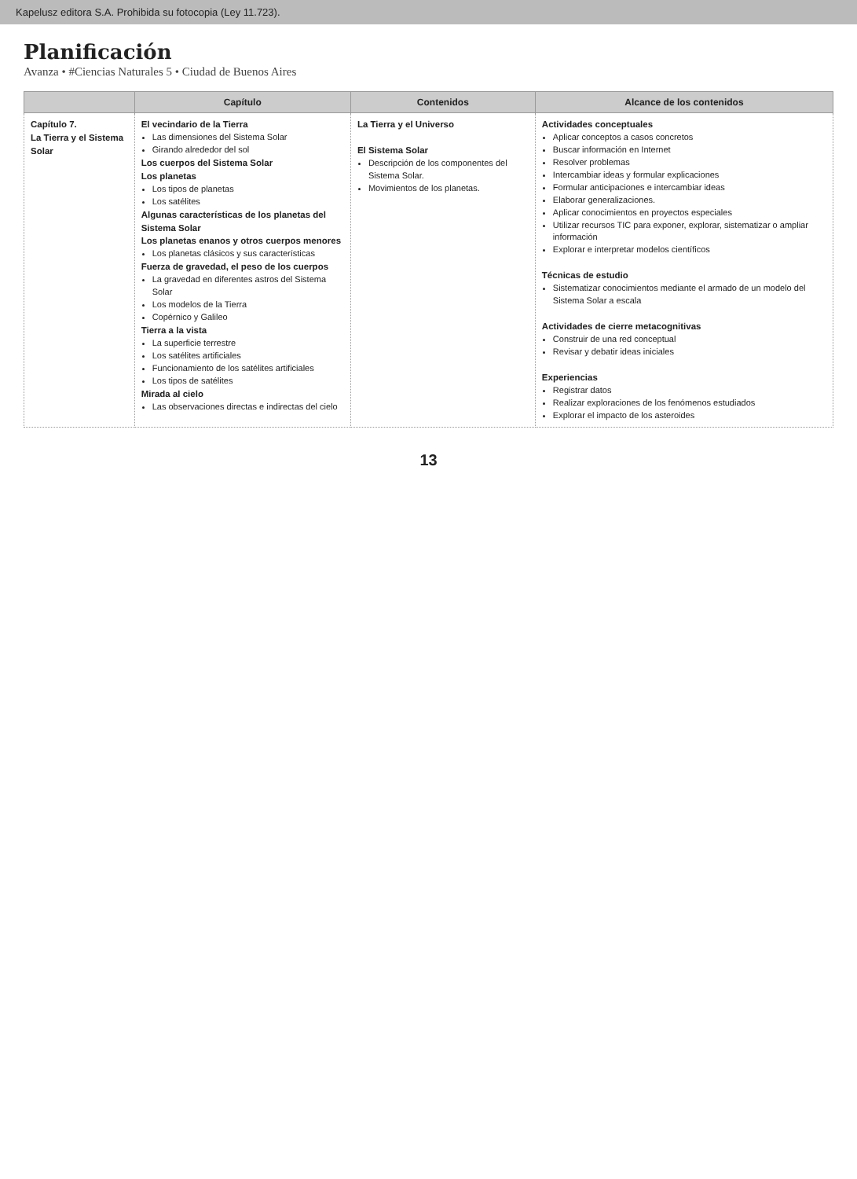Kapelusz editora S.A. Prohibida su fotocopia (Ley 11.723).
Planificación
Avanza • #Ciencias Naturales 5 • Ciudad de Buenos Aires
| | Capítulo | Contenidos | Alcance de los contenidos |
| --- | --- | --- | --- |
| Capítulo 7. La Tierra y el Sistema Solar | El vecindario de la Tierra Las dimensiones del Sistema Solar Girando alrededor del sol Los cuerpos del Sistema Solar Los planetas Los tipos de planetas Los satélites Algunas características de los planetas del Sistema Solar Los planetas enanos y otros cuerpos menores Los planetas clásicos y sus características Fuerza de gravedad, el peso de los cuerpos La gravedad en diferentes astros del Sistema Solar Los modelos de la Tierra Copérnico y Galileo Tierra a la vista La superficie terrestre Los satélites artificiales Funcionamiento de los satélites artificiales Los tipos de satélites Mirada al cielo Las observaciones directas e indirectas del cielo | La Tierra y el Universo El Sistema Solar Descripción de los componentes del Sistema Solar. Movimientos de los planetas. | Actividades conceptuales Aplicar conceptos a casos concretos Buscar información en Internet Resolver problemas Intercambiar ideas y formular explicaciones Formular anticipaciones e intercambiar ideas Elaborar generalizaciones. Aplicar conocimientos en proyectos especiales Utilizar recursos TIC para exponer, explorar, sistematizar o ampliar información Explorar e interpretar modelos científicos Técnicas de estudio Sistematizar conocimientos mediante el armado de un modelo del Sistema Solar a escala Actividades de cierre metacognitivas Construir de una red conceptual Revisar y debatir ideas iniciales Experiencias Registrar datos Realizar exploraciones de los fenómenos estudiados Explorar el impacto de los asteroides |
13